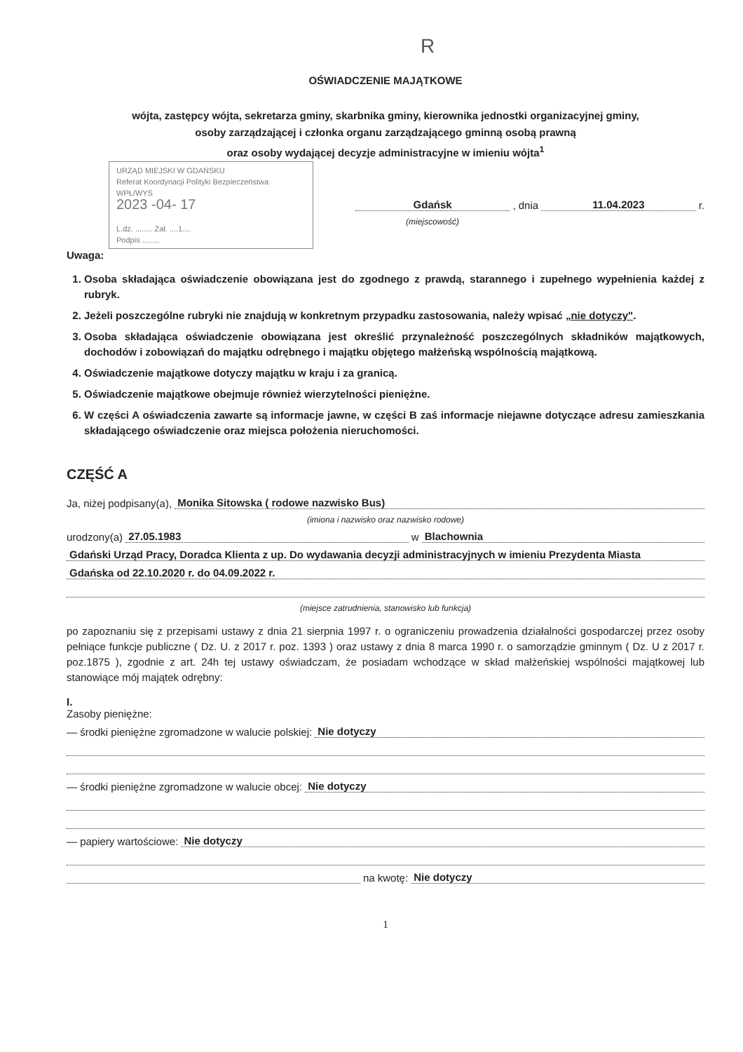R
OŚWIADCZENIE MAJĄTKOWE
wójta, zastępcy wójta, sekretarza gminy, skarbnika gminy, kierownika jednostki organizacyjnej gminy,
osoby zarządzającej i członka organu zarządzającego gminną osobą prawną
oraz osoby wydającej decyzje administracyjne w imieniu wójta<sup>1</sup>
URZĄD MIEJSKI W GDAŃSKU
Referat Koordynacji Polityki Bezpieczeństwa
WPŁ/WYS
2023 -04- 17
L.dz. ........ Zał. ....1....
Podpis ........
Gdańsk , dnia 11.04.2023 r.
(miejscowość)
Uwaga:
1. Osoba składająca oświadczenie obowiązana jest do zgodnego z prawdą, starannego i zupełnego wypełnienia każdej z rubryk.
2. Jeżeli poszczególne rubryki nie znajdują w konkretnym przypadku zastosowania, należy wpisać „nie dotyczy".
3. Osoba składająca oświadczenie obowiązana jest określić przynależność poszczególnych składników majątkowych, dochodów i zobowiązań do majątku odrębnego i majątku objętego małżeńską wspólnością majątkową.
4. Oświadczenie majątkowe dotyczy majątku w kraju i za granicą.
5. Oświadczenie majątkowe obejmuje również wierzytelności pieniężne.
6. W części A oświadczenia zawarte są informacje jawne, w części B zaś informacje niejawne dotyczące adresu zamieszkania składającego oświadczenie oraz miejsca położenia nieruchomości.
CZĘŚĆ A
Ja, niżej podpisany(a), Monika Sitowska ( rodowe nazwisko Bus)
(imiona i nazwisko oraz nazwisko rodowe)
urodzony(a) 27.05.1983 w Blachownia
Gdański Urząd Pracy, Doradca Klienta z up. Do wydawania decyzji administracyjnych w imieniu Prezydenta Miasta
Gdańska od 22.10.2020 r. do 04.09.2022 r.
(miejsce zatrudnienia, stanowisko lub funkcja)
po zapoznaniu się z przepisami ustawy z dnia 21 sierpnia 1997 r. o ograniczeniu prowadzenia działalności gospodarczej przez osoby pełniące funkcje publiczne ( Dz. U. z 2017 r. poz. 1393 ) oraz ustawy z dnia 8 marca 1990 r. o samorządzie gminnym ( Dz. U z 2017 r. poz.1875 ), zgodnie z art. 24h tej ustawy oświadczam, że posiadam wchodzące w skład małżeńskiej wspólności majątkowej lub stanowiące mój majątek odrębny:
I.
Zasoby pieniężne:
— środki pieniężne zgromadzone w walucie polskiej: Nie dotyczy
— środki pieniężne zgromadzone w walucie obcej: Nie dotyczy
— papiery wartościowe: Nie dotyczy
na kwotę: Nie dotyczy
1